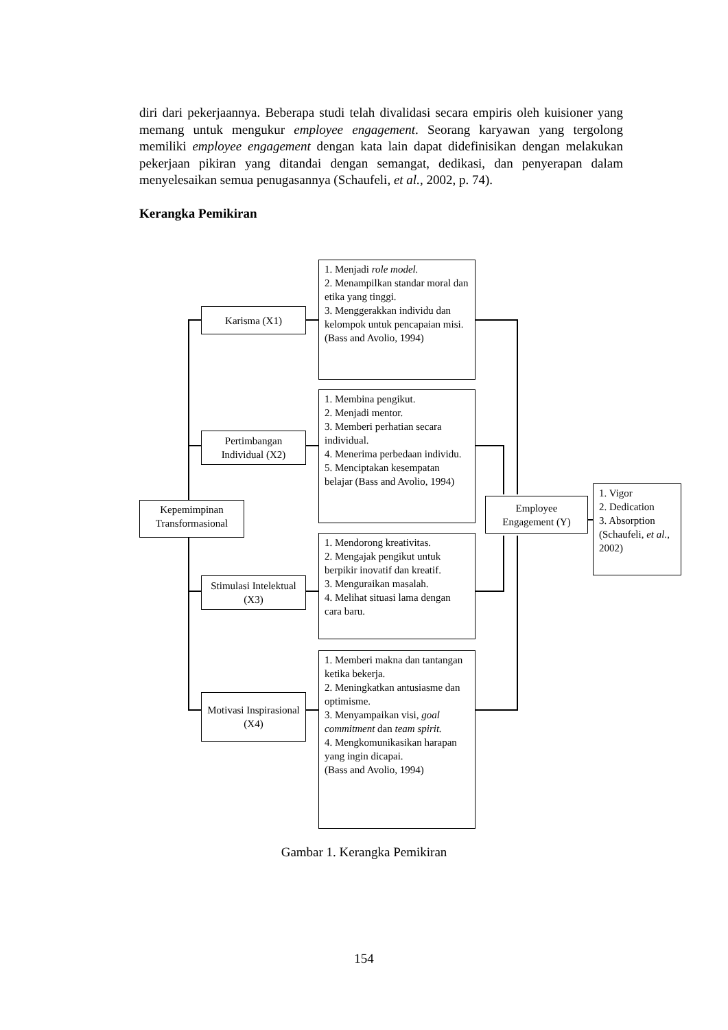diri dari pekerjaannya. Beberapa studi telah divalidasi secara empiris oleh kuisioner yang memang untuk mengukur employee engagement. Seorang karyawan yang tergolong memiliki employee engagement dengan kata lain dapat didefinisikan dengan melakukan pekerjaan pikiran yang ditandai dengan semangat, dedikasi, dan penyerapan dalam menyelesaikan semua penugasannya (Schaufeli, et al., 2002, p. 74).
Kerangka Pemikiran
Kepemimpinan Transformasional
Karisma (X1)
Pertimbangan Individual (X2)
Stimulasi Intelektual (X3)
Motivasi Inspirasional (X4)
1. Menjadi role model.
2. Menampilkan standar moral dan etika yang tinggi.
3. Menggerakkan individu dan kelompok untuk pencapaian misi.
(Bass and Avolio, 1994)
1. Membina pengikut.
2. Menjadi mentor.
3. Memberi perhatian secara individual.
4. Menerima perbedaan individu.
5. Menciptakan kesempatan belajar (Bass and Avolio, 1994)
1. Mendorong kreativitas.
2. Mengajak pengikut untuk berpikir inovatif dan kreatif.
3. Menguraikan masalah.
4. Melihat situasi lama dengan cara baru.
1. Memberi makna dan tantangan ketika bekerja.
2. Meningkatkan antusiasme dan optimisme.
3. Menyampaikan visi, goal commitment dan team spirit.
4. Mengkomunikasikan harapan yang ingin dicapai.
(Bass and Avolio, 1994)
Employee Engagement (Y)
1. Vigor
2. Dedication
3. Absorption (Schaufeli, et al., 2002)
Gambar 1. Kerangka Pemikiran
154